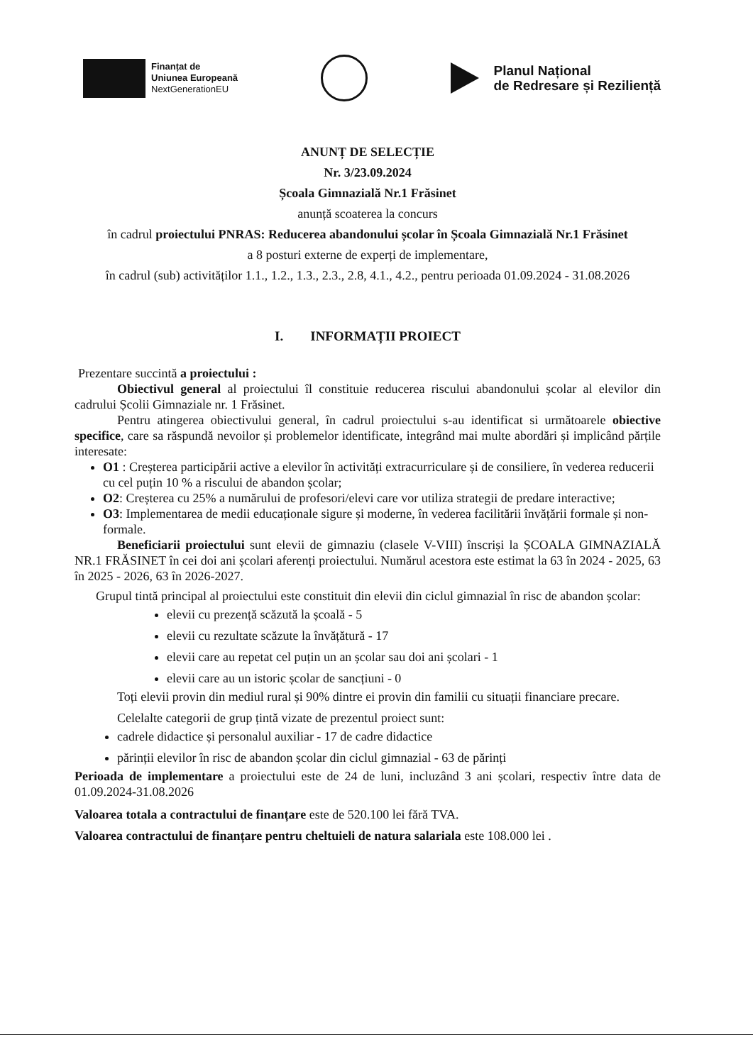Finanțat de
Uniunea Europeană
NextGenerationEU
Planul Național
de Redresare și Reziliență
ANUNȚ DE SELECȚIE
Nr. 3/23.09.2024
Școala Gimnazială Nr.1 Frăsinet
anunță scoaterea la concurs
în cadrul proiectului PNRAS: Reducerea abandonului școlar în Școala Gimnazială Nr.1 Frăsinet
a 8 posturi externe de experți de implementare,
în cadrul (sub) activităților 1.1., 1.2., 1.3., 2.3., 2.8, 4.1., 4.2., pentru perioada 01.09.2024 - 31.08.2026
I. INFORMAȚII PROIECT
Prezentare succintă a proiectului :
Obiectivul general al proiectului îl constituie reducerea riscului abandonului școlar al elevilor din cadrului Școlii Gimnaziale nr. 1 Frăsinet.
Pentru atingerea obiectivului general, în cadrul proiectului s-au identificat si următoarele obiective specifice, care sa răspundă nevoilor și problemelor identificate, integrând mai multe abordări și implicând părțile interesate:
O1 : Creșterea participării active a elevilor în activități extracurriculare și de consiliere, în vederea reducerii cu cel puțin 10 % a riscului de abandon școlar;
O2: Creșterea cu 25% a numărului de profesori/elevi care vor utiliza strategii de predare interactive;
O3: Implementarea de medii educaționale sigure și moderne, în vederea facilitării învățării formale și non-formale.
Beneficiarii proiectului sunt elevii de gimnaziu (clasele V-VIII) înscriși la ȘCOALA GIMNAZIALĂ NR.1 FRĂSINET în cei doi ani școlari aferenți proiectului. Numărul acestora este estimat la 63 în 2024 - 2025, 63 în 2025 - 2026, 63 în 2026-2027.
Grupul tintă principal al proiectului este constituit din elevii din ciclul gimnazial în risc de abandon școlar:
elevii cu prezență scăzută la școală - 5
elevii cu rezultate scăzute la învățătură - 17
elevii care au repetat cel puțin un an școlar sau doi ani școlari - 1
elevii care au un istoric școlar de sancțiuni - 0
Toți elevii provin din mediul rural și 90% dintre ei provin din familii cu situații financiare precare.
Celelalte categorii de grup țintă vizate de prezentul proiect sunt:
cadrele didactice și personalul auxiliar - 17 de cadre didactice
părinții elevilor în risc de abandon școlar din ciclul gimnazial - 63 de părinți
Perioada de implementare a proiectului este de 24 de luni, incluzând 3 ani școlari, respectiv între data de 01.09.2024-31.08.2026
Valoarea totala a contractului de finanțare este de 520.100 lei fără TVA.
Valoarea contractului de finanțare pentru cheltuieli de natura salariala este 108.000 lei .